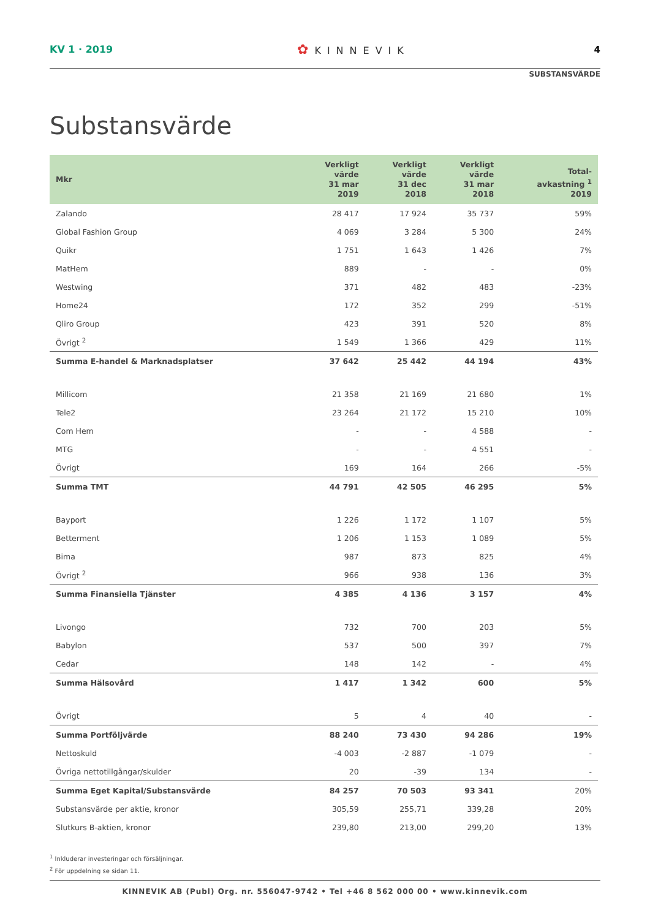KV 1 · 2019
✿ KINNEVIK 4
SUBSTANSVÄRDE
Substansvärde
| Mkr | Verkligt värde 31 mar 2019 | Verkligt värde 31 dec 2018 | Verkligt värde 31 mar 2018 | Total- avkastning <sup>1</sup> 2019 |
| --- | --- | --- | --- | --- |
| Zalando | 28 417 | 17 924 | 35 737 | 59% |
| Global Fashion Group | 4 069 | 3 284 | 5 300 | 24% |
| Quikr | 1 751 | 1 643 | 1 426 | 7% |
| MatHem | 889 | - | - | 0% |
| Westwing | 371 | 482 | 483 | -23% |
| Home24 | 172 | 352 | 299 | -51% |
| Qliro Group | 423 | 391 | 520 | 8% |
| Övrigt <sup>2</sup> | 1 549 | 1 366 | 429 | 11% |
| Summa E-handel & Marknadsplatser | 37 642 | 25 442 | 44 194 | 43% |
| Millicom | 21 358 | 21 169 | 21 680 | 1% |
| Tele2 | 23 264 | 21 172 | 15 210 | 10% |
| Com Hem | - | - | 4 588 | - |
| MTG | - | - | 4 551 | - |
| Övrigt | 169 | 164 | 266 | -5% |
| Summa TMT | 44 791 | 42 505 | 46 295 | 5% |
| Bayport | 1 226 | 1 172 | 1 107 | 5% |
| Betterment | 1 206 | 1 153 | 1 089 | 5% |
| Bima | 987 | 873 | 825 | 4% |
| Övrigt <sup>2</sup> | 966 | 938 | 136 | 3% |
| Summa Finansiella Tjänster | 4 385 | 4 136 | 3 157 | 4% |
| Livongo | 732 | 700 | 203 | 5% |
| Babylon | 537 | 500 | 397 | 7% |
| Cedar | 148 | 142 | - | 4% |
| Summa Hälsovård | 1 417 | 1 342 | 600 | 5% |
| Övrigt | 5 | 4 | 40 | - |
| Summa Portföljvärde | 88 240 | 73 430 | 94 286 | 19% |
| Nettoskuld | -4 003 | -2 887 | -1 079 | - |
| Övriga nettotillgångar/skulder | 20 | -39 | 134 | - |
| Summa Eget Kapital/Substansvärde | 84 257 | 70 503 | 93 341 | 20% |
| Substansvärde per aktie, kronor | 305,59 | 255,71 | 339,28 | 20% |
| Slutkurs B-aktien, kronor | 239,80 | 213,00 | 299,20 | 13% |
<sup>1</sup> Inkluderar investeringar och försäljningar.
<sup>2</sup> För uppdelning se sidan 11.
KINNEVIK AB (Publ) Org. nr. 556047-9742 • Tel +46 8 562 000 00 • www.kinnevik.com